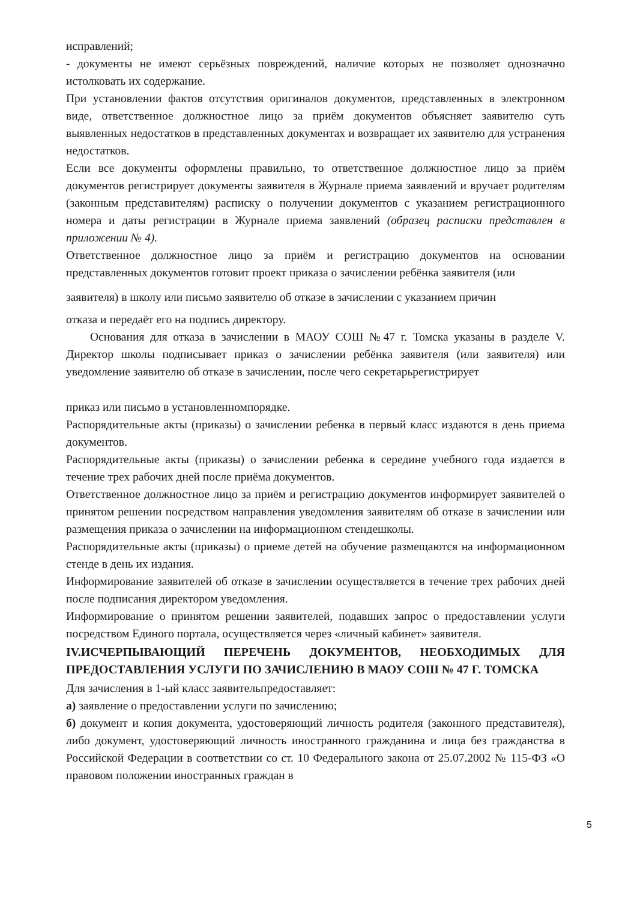исправлений;
- документы не имеют серьёзных повреждений, наличие которых не позволяет однозначно истолковать их содержание.
При установлении фактов отсутствия оригиналов документов, представленных в электронном виде, ответственное должностное лицо за приём документов объясняет заявителю суть выявленных недостатков в представленных документах и возвращает их заявителю для устранения недостатков.
Если все документы оформлены правильно, то ответственное должностное лицо за приём документов регистрирует документы заявителя в Журнале приема заявлений и вручает родителям (законным представителям) расписку о получении документов с указанием регистрационного номера и даты регистрации в Журнале приема заявлений (образец расписки представлен в приложении № 4).
Ответственное должностное лицо за приём и регистрацию документов на основании представленных документов готовит проект приказа о зачислении ребёнка заявителя (или
заявителя) в школу или письмо заявителю об отказе в зачислении с указанием причин
отказа и передаёт его на подпись директору.
Основания для отказа в зачислении в МАОУ СОШ №47 г. Томска указаны в разделе V. Директор школы подписывает приказ о зачислении ребёнка заявителя (или заявителя) или уведомление заявителю об отказе в зачислении, после чего секретарьрегистрирует
приказ или письмо в установленномпорядке.
Распорядительные акты (приказы) о зачислении ребенка в первый класс издаются в день приема документов.
Распорядительные акты (приказы) о зачислении ребенка в середине учебного года издается в течение трех рабочих дней после приёма документов.
Ответственное должностное лицо за приём и регистрацию документов информирует заявителей о принятом решении посредством направления уведомления заявителям об отказе в зачислении или размещения приказа о зачислении на информационном стендешколы.
Распорядительные акты (приказы) о приеме детей на обучение размещаются на информационном стенде в день их издания.
Информирование заявителей об отказе в зачислении осуществляется в течение трех рабочих дней после подписания директором уведомления.
Информирование о принятом решении заявителей, подавших запрос о предоставлении услуги посредством Единого портала, осуществляется через «личный кабинет» заявителя.
IV.ИСЧЕРПЫВАЮЩИЙ ПЕРЕЧЕНЬ ДОКУМЕНТОВ, НЕОБХОДИМЫХ ДЛЯ ПРЕДОСТАВЛЕНИЯ УСЛУГИ ПО ЗАЧИСЛЕНИЮ В МАОУ СОШ № 47 Г. ТОМСКА
Для зачисления в 1-ый класс заявительпредоставляет:
а) заявление о предоставлении услуги по зачислению;
б) документ и копия документа, удостоверяющий личность родителя (законного представителя), либо документ, удостоверяющий личность иностранного гражданина и лица без гражданства в Российской Федерации в соответствии со ст. 10 Федерального закона от 25.07.2002 № 115-ФЗ «О правовом положении иностранных граждан в
5